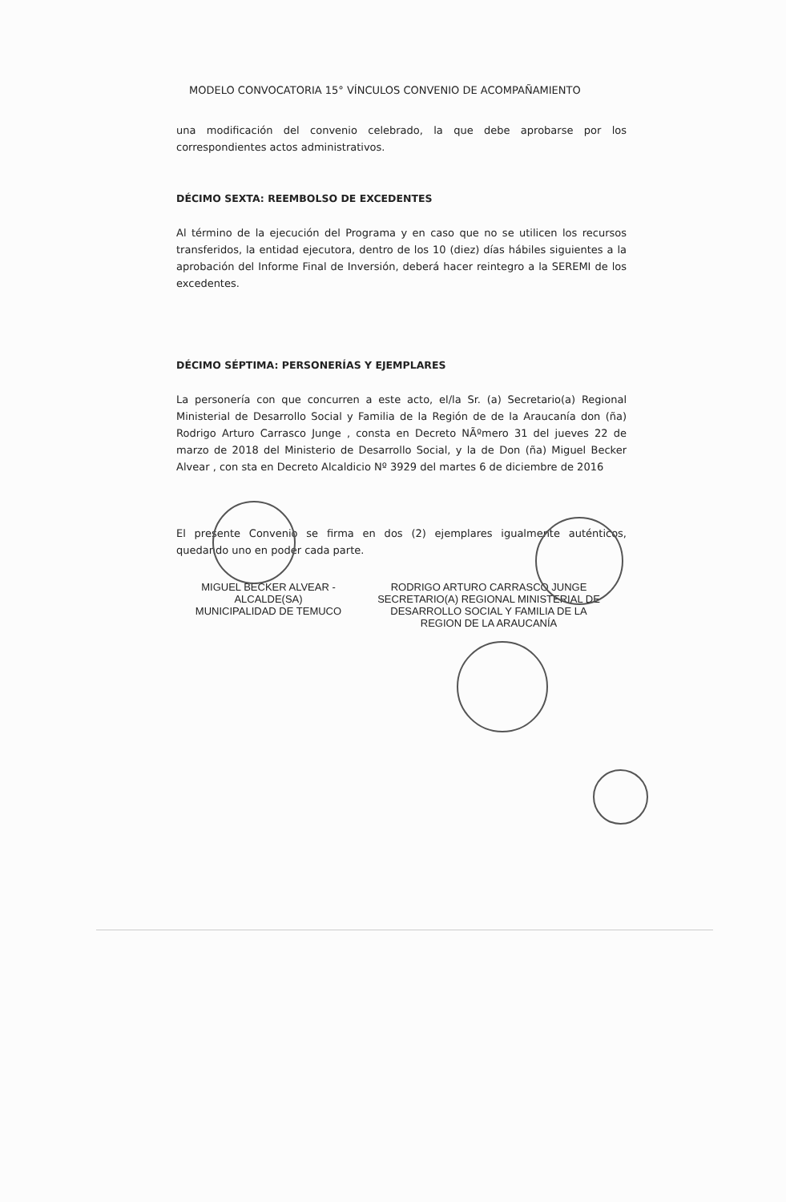MODELO CONVOCATORIA 15° VÍNCULOS CONVENIO DE ACOMPAÑAMIENTO
una modificación del convenio celebrado, la que debe aprobarse por los correspondientes actos administrativos.
DÉCIMO SEXTA: REEMBOLSO DE EXCEDENTES
Al término de la ejecución del Programa y en caso que no se utilicen los recursos transferidos, la entidad ejecutora, dentro de los 10 (diez) días hábiles siguientes a la aprobación del Informe Final de Inversión, deberá hacer reintegro a la SEREMI de los excedentes.
DÉCIMO SÉPTIMA: PERSONERÍAS Y EJEMPLARES
La personería con que concurren a este acto, el/la Sr. (a) Secretario(a) Regional Ministerial de Desarrollo Social y Familia de la Región de de la Araucanía don (ña) Rodrigo Arturo Carrasco Junge , consta en Decreto NÃºmero 31 del jueves 22 de marzo de 2018 del Ministerio de Desarrollo Social, y la de Don (ña) Miguel Becker Alvear , con sta en Decreto Alcaldicio Nº 3929 del martes 6 de diciembre de 2016
El presente Convenio se firma en dos (2) ejemplares igualmente auténticos, quedando uno en poder cada parte.
MIGUEL BECKER ALVEAR -
ALCALDE(SA)
MUNICIPALIDAD DE TEMUCO
RODRIGO ARTURO CARRASCO JUNGE
SECRETARIO(A) REGIONAL MINISTERIAL DE
DESARROLLO SOCIAL Y FAMILIA DE LA
REGION DE LA ARAUCANÍA